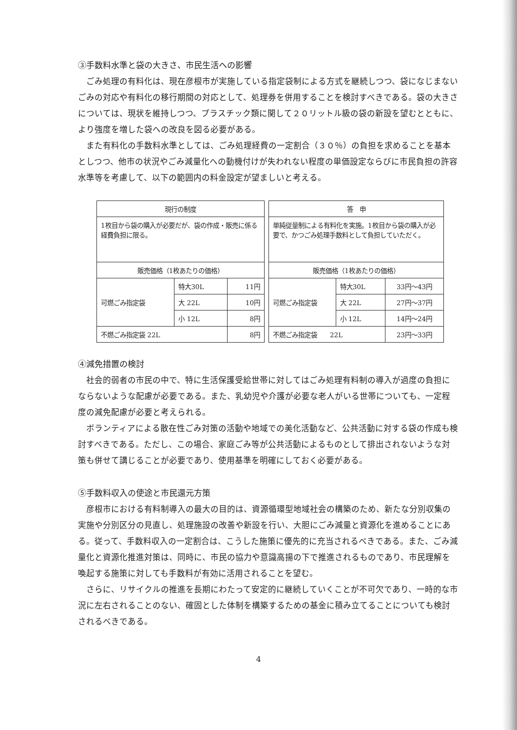③手数料水準と袋の大きさ、市民生活への影響
ごみ処理の有料化は、現在彦根市が実施している指定袋制による方式を継続しつつ、袋になじまないごみの対応や有料化の移行期間の対応として、処理券を併用することを検討すべきである。袋の大きさについては、現状を維持しつつ、プラスチック類に関して２０リットル級の袋の新設を望むとともに、より強度を増した袋への改良を図る必要がある。
また有料化の手数料水準としては、ごみ処理経費の一定割合（３０％）の負担を求めることを基本としつつ、他市の状況やごみ減量化への動機付けが失われない程度の単価設定ならびに市民負担の許容水準等を考慮して、以下の範囲内の料金設定が望ましいと考える。
| 現行の制度 | | |
| 1枚目から袋の購入が必要だが、袋の作成・販売に係る経費負担に限る。 | | |
| 販売価格（1枚あたりの価格） | | |
| 可燃ごみ指定袋 | 特大30L | 11円 |
| | 大 22L | 10円 |
| | 小 12L | 8円 |
| 不燃ごみ指定袋 22L | | 8円 |
| 答 申 | | |
| 単純従量制による有料化を実施。1枚目から袋の購入が必要で、かつごみ処理手数料として負担していただく。 | | |
| 販売価格（1枚あたりの価格） | | |
| 可燃ごみ指定袋 | 特大30L | 33円～43円 |
| | 大 22L | 27円～37円 |
| | 小 12L | 14円～24円 |
| 不燃ごみ指定袋 22L | | 23円～33円 |
④減免措置の検討
社会的弱者の市民の中で、特に生活保護受給世帯に対してはごみ処理有料制の導入が過度の負担にならないような配慮が必要である。また、乳幼児や介護が必要な老人がいる世帯についても、一定程度の減免配慮が必要と考えられる。
ボランティアによる散在性ごみ対策の活動や地域での美化活動など、公共活動に対する袋の作成も検討すべきである。ただし、この場合、家庭ごみ等が公共活動によるものとして排出されないような対策も併せて講じることが必要であり、使用基準を明確にしておく必要がある。
⑤手数料収入の使途と市民還元方策
彦根市における有料制導入の最大の目的は、資源循環型地域社会の構築のため、新たな分別収集の実施や分別区分の見直し、処理施設の改善や新設を行い、大胆にごみ減量と資源化を進めることにある。従って、手数料収入の一定割合は、こうした施策に優先的に充当されるべきである。また、ごみ減量化と資源化推進対策は、同時に、市民の協力や意識高揚の下で推進されるものであり、市民理解を喚起する施策に対しても手数料が有効に活用されることを望む。
さらに、リサイクルの推進を長期にわたって安定的に継続していくことが不可欠であり、一時的な市況に左右されることのない、確固とした体制を構築するための基金に積み立てることについても検討されるべきである。
4